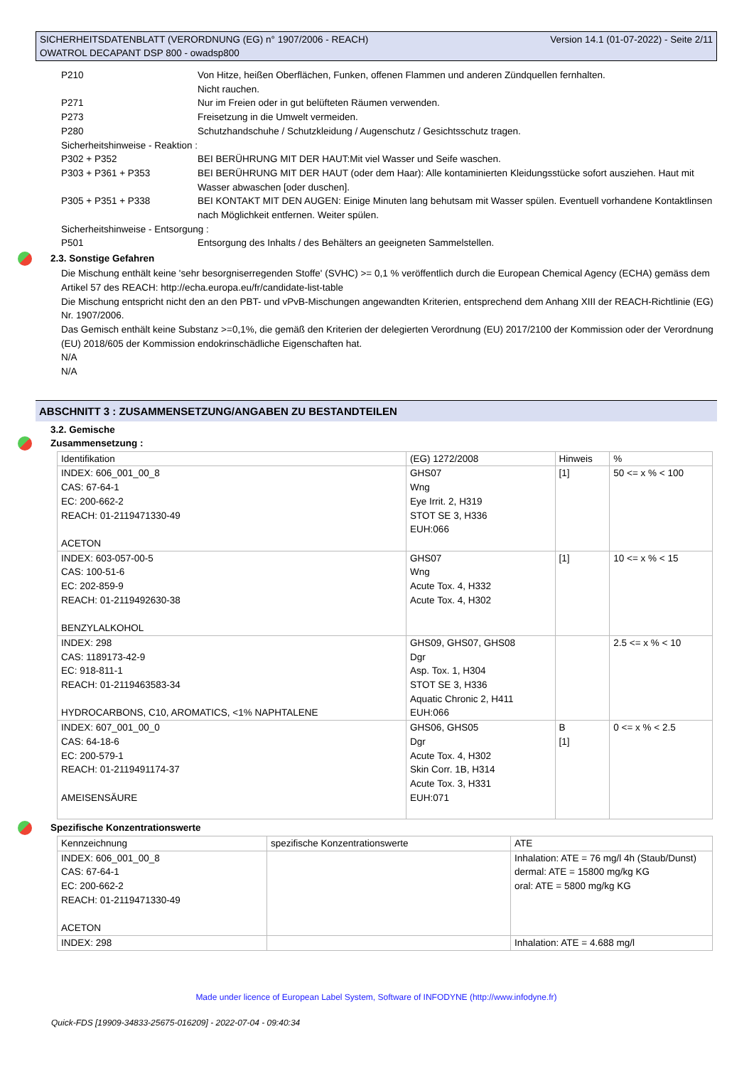SICHERHEITSDATENBLATT (VERORDNUNG (EG) n° 1907/2006 - REACH)
OWATROL DECAPANT DSP 800 - owadsp800
Version 14.1 (01-07-2022) - Seite 2/11
P210 Von Hitze, heißen Oberflächen, Funken, offenen Flammen und anderen Zündquellen fernhalten.
Nicht rauchen.
P271 Nur im Freien oder in gut belüfteten Räumen verwenden.
P273 Freisetzung in die Umwelt vermeiden.
P280 Schutzhandschuhe / Schutzkleidung / Augenschutz / Gesichtsschutz tragen.
Sicherheitshinweise - Reaktion :
P302 + P352 BEI BERÜHRUNG MIT DER HAUT:Mit viel Wasser und Seife waschen.
P303 + P361 + P353 BEI BERÜHRUNG MIT DER HAUT (oder dem Haar): Alle kontaminierten Kleidungsstücke sofort ausziehen. Haut mit Wasser abwaschen [oder duschen].
P305 + P351 + P338 BEI KONTAKT MIT DEN AUGEN: Einige Minuten lang behutsam mit Wasser spülen. Eventuell vorhandene Kontaktlinsen nach Möglichkeit entfernen. Weiter spülen.
Sicherheitshinweise - Entsorgung :
P501 Entsorgung des Inhalts / des Behälters an geeigneten Sammelstellen.
2.3. Sonstige Gefahren
Die Mischung enthält keine 'sehr besorgniserregenden Stoffe' (SVHC) >= 0,1 % veröffentlich durch die European Chemical Agency (ECHA) gemäss dem Artikel 57 des REACH: http://echa.europa.eu/fr/candidate-list-table
Die Mischung entspricht nicht den an den PBT- und vPvB-Mischungen angewandten Kriterien, entsprechend dem Anhang XIII der REACH-Richtlinie (EG) Nr. 1907/2006.
Das Gemisch enthält keine Substanz >=0,1%, die gemäß den Kriterien der delegierten Verordnung (EU) 2017/2100 der Kommission oder der Verordnung (EU) 2018/605 der Kommission endokrinschädliche Eigenschaften hat.
N/A
N/A
ABSCHNITT 3 : ZUSAMMENSETZUNG/ANGABEN ZU BESTANDTEILEN
3.2. Gemische
Zusammensetzung :
| Identifikation | (EG) 1272/2008 | Hinweis | % |
| INDEX: 606_001_00_8 CAS: 67-64-1 EC: 200-662-2 REACH: 01-2119471330-49 ACETON | GHS07 Wng Eye Irrit. 2, H319 STOT SE 3, H336 EUH:066 | [1] | 50 <= x % < 100 |
| INDEX: 603-057-00-5 CAS: 100-51-6 EC: 202-859-9 REACH: 01-2119492630-38 BENZYLALKOHOL | GHS07 Wng Acute Tox. 4, H332 Acute Tox. 4, H302 | [1] | 10 <= x % < 15 |
| INDEX: 298 CAS: 1189173-42-9 EC: 918-811-1 REACH: 01-2119463583-34 HYDROCARBONS, C10, AROMATICS, <1% NAPHTALENE | GHS09, GHS07, GHS08 Dgr Asp. Tox. 1, H304 STOT SE 3, H336 Aquatic Chronic 2, H411 EUH:066 | | 2.5 <= x % < 10 |
| INDEX: 607_001_00_0 CAS: 64-18-6 EC: 200-579-1 REACH: 01-2119491174-37 AMEISENSÄURE | GHS06, GHS05 Dgr Acute Tox. 4, H302 Skin Corr. 1B, H314 Acute Tox. 3, H331 EUH:071 | B [1] | 0 <= x % < 2.5 |
Spezifische Konzentrationswerte
| Kennzeichnung | spezifische Konzentrationswerte | ATE |
| INDEX: 606_001_00_8 CAS: 67-64-1 EC: 200-662-2 REACH: 01-2119471330-49 ACETON | | Inhalation: ATE = 76 mg/l 4h (Staub/Dunst) dermal: ATE = 15800 mg/kg KG oral: ATE = 5800 mg/kg KG |
| INDEX: 298 | | Inhalation: ATE = 4.688 mg/l |
Made under licence of European Label System, Software of INFODYNE (http://www.infodyne.fr)
Quick-FDS [19909-34833-25675-016209] - 2022-07-04 - 09:40:34